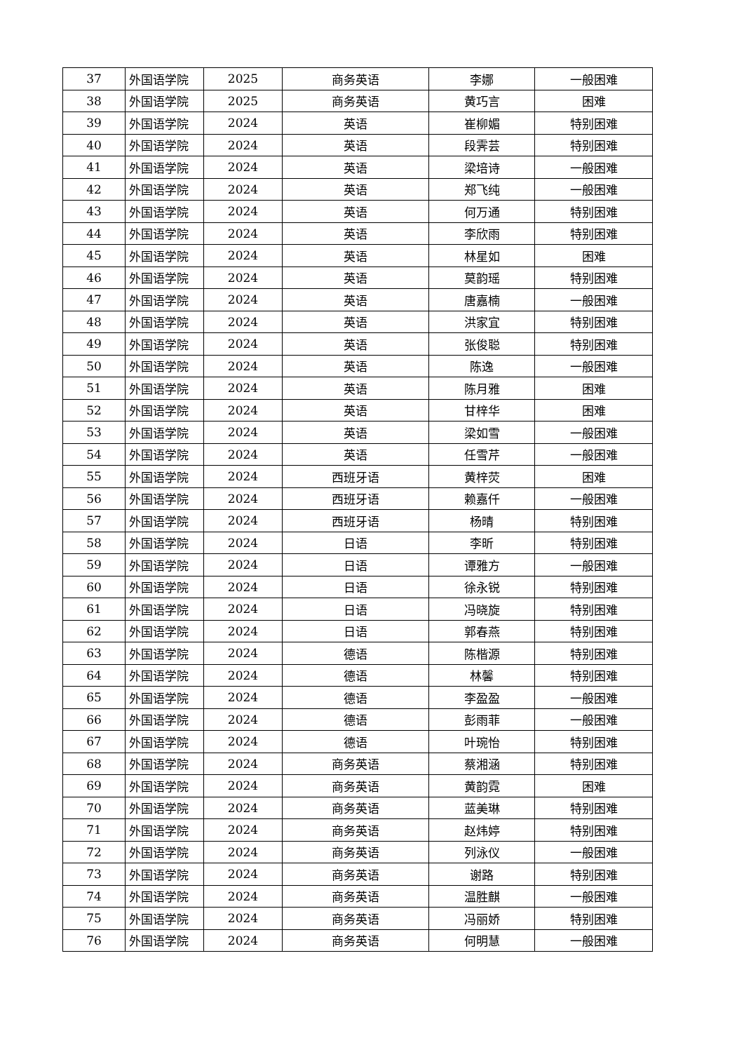| 37 | 外国语学院 | 2025 | 商务英语 | 李娜 | 一般困难 |
| 38 | 外国语学院 | 2025 | 商务英语 | 黄巧言 | 困难 |
| 39 | 外国语学院 | 2024 | 英语 | 崔柳媚 | 特别困难 |
| 40 | 外国语学院 | 2024 | 英语 | 段霁芸 | 特别困难 |
| 41 | 外国语学院 | 2024 | 英语 | 梁培诗 | 一般困难 |
| 42 | 外国语学院 | 2024 | 英语 | 郑飞纯 | 一般困难 |
| 43 | 外国语学院 | 2024 | 英语 | 何万通 | 特别困难 |
| 44 | 外国语学院 | 2024 | 英语 | 李欣雨 | 特别困难 |
| 45 | 外国语学院 | 2024 | 英语 | 林星如 | 困难 |
| 46 | 外国语学院 | 2024 | 英语 | 莫韵瑶 | 特别困难 |
| 47 | 外国语学院 | 2024 | 英语 | 唐嘉楠 | 一般困难 |
| 48 | 外国语学院 | 2024 | 英语 | 洪家宜 | 特别困难 |
| 49 | 外国语学院 | 2024 | 英语 | 张俊聪 | 特别困难 |
| 50 | 外国语学院 | 2024 | 英语 | 陈逸 | 一般困难 |
| 51 | 外国语学院 | 2024 | 英语 | 陈月雅 | 困难 |
| 52 | 外国语学院 | 2024 | 英语 | 甘梓华 | 困难 |
| 53 | 外国语学院 | 2024 | 英语 | 梁如雪 | 一般困难 |
| 54 | 外国语学院 | 2024 | 英语 | 任雪芹 | 一般困难 |
| 55 | 外国语学院 | 2024 | 西班牙语 | 黄梓荧 | 困难 |
| 56 | 外国语学院 | 2024 | 西班牙语 | 赖嘉仟 | 一般困难 |
| 57 | 外国语学院 | 2024 | 西班牙语 | 杨晴 | 特别困难 |
| 58 | 外国语学院 | 2024 | 日语 | 李昕 | 特别困难 |
| 59 | 外国语学院 | 2024 | 日语 | 谭雅方 | 一般困难 |
| 60 | 外国语学院 | 2024 | 日语 | 徐永锐 | 特别困难 |
| 61 | 外国语学院 | 2024 | 日语 | 冯晓旋 | 特别困难 |
| 62 | 外国语学院 | 2024 | 日语 | 郭春燕 | 特别困难 |
| 63 | 外国语学院 | 2024 | 德语 | 陈楷源 | 特别困难 |
| 64 | 外国语学院 | 2024 | 德语 | 林馨 | 特别困难 |
| 65 | 外国语学院 | 2024 | 德语 | 李盈盈 | 一般困难 |
| 66 | 外国语学院 | 2024 | 德语 | 彭雨菲 | 一般困难 |
| 67 | 外国语学院 | 2024 | 德语 | 叶琬怡 | 特别困难 |
| 68 | 外国语学院 | 2024 | 商务英语 | 蔡湘涵 | 特别困难 |
| 69 | 外国语学院 | 2024 | 商务英语 | 黄韵霓 | 困难 |
| 70 | 外国语学院 | 2024 | 商务英语 | 蓝美琳 | 特别困难 |
| 71 | 外国语学院 | 2024 | 商务英语 | 赵炜婷 | 特别困难 |
| 72 | 外国语学院 | 2024 | 商务英语 | 列泳仪 | 一般困难 |
| 73 | 外国语学院 | 2024 | 商务英语 | 谢路 | 特别困难 |
| 74 | 外国语学院 | 2024 | 商务英语 | 温胜麒 | 一般困难 |
| 75 | 外国语学院 | 2024 | 商务英语 | 冯丽娇 | 特别困难 |
| 76 | 外国语学院 | 2024 | 商务英语 | 何明慧 | 一般困难 |